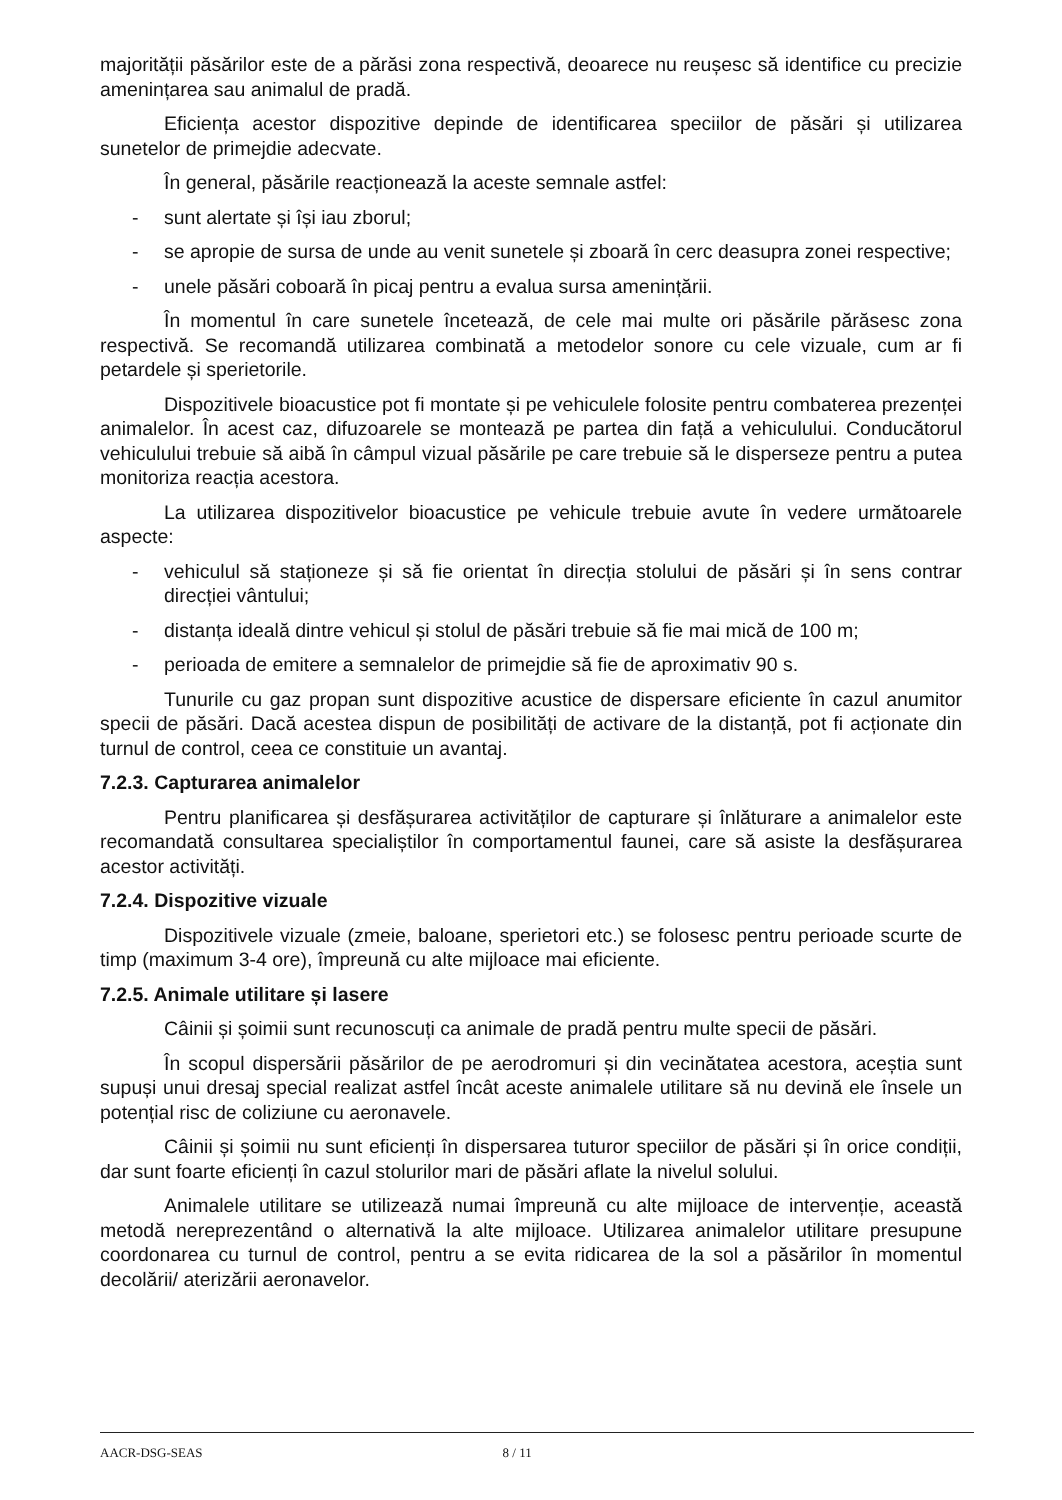majorității păsărilor este de a părăsi zona respectivă, deoarece nu reușesc să identifice cu precizie amenințarea sau animalul de pradă.
Eficiența acestor dispozitive depinde de identificarea speciilor de păsări și utilizarea sunetelor de primejdie adecvate.
În general, păsările reacționează la aceste semnale astfel:
- sunt alertate și își iau zborul;
- se apropie de sursa de unde au venit sunetele și zboară în cerc deasupra zonei respective;
- unele păsări coboară în picaj pentru a evalua sursa amenințării.
În momentul în care sunetele încetează, de cele mai multe ori păsările părăsesc zona respectivă. Se recomandă utilizarea combinată a metodelor sonore cu cele vizuale, cum ar fi petardele și sperietorile.
Dispozitivele bioacustice pot fi montate și pe vehiculele folosite pentru combaterea prezenței animalelor. În acest caz, difuzoarele se montează pe partea din față a vehiculului. Conducătorul vehiculului trebuie să aibă în câmpul vizual păsările pe care trebuie să le disperseze pentru a putea monitoriza reacția acestora.
La utilizarea dispozitivelor bioacustice pe vehicule trebuie avute în vedere următoarele aspecte:
- vehiculul să staționeze și să fie orientat în direcția stolului de păsări și în sens contrar direcției vântului;
- distanța ideală dintre vehicul și stolul de păsări trebuie să fie mai mică de 100 m;
- perioada de emitere a semnalelor de primejdie să fie de aproximativ 90 s.
Tunurile cu gaz propan sunt dispozitive acustice de dispersare eficiente în cazul anumitor specii de păsări. Dacă acestea dispun de posibilități de activare de la distanță, pot fi acționate din turnul de control, ceea ce constituie un avantaj.
7.2.3. Capturarea animalelor
Pentru planificarea și desfășurarea activităților de capturare și înlăturare a animalelor este recomandată consultarea specialiștilor în comportamentul faunei, care să asiste la desfășurarea acestor activități.
7.2.4. Dispozitive vizuale
Dispozitivele vizuale (zmeie, baloane, sperietori etc.) se folosesc pentru perioade scurte de timp (maximum 3-4 ore), împreună cu alte mijloace mai eficiente.
7.2.5. Animale utilitare și lasere
Câinii și șoimii sunt recunoscuți ca animale de pradă pentru multe specii de păsări.
În scopul dispersării păsărilor de pe aerodromuri și din vecinătatea acestora, aceștia sunt supuși unui dresaj special realizat astfel încât aceste animalele utilitare să nu devină ele însele un potențial risc de coliziune cu aeronavele.
Câinii și șoimii nu sunt eficienți în dispersarea tuturor speciilor de păsări și în orice condiții, dar sunt foarte eficienți în cazul stolurilor mari de păsări aflate la nivelul solului.
Animalele utilitare se utilizează numai împreună cu alte mijloace de intervenție, această metodă nereprezentând o alternativă la alte mijloace. Utilizarea animalelor utilitare presupune coordonarea cu turnul de control, pentru a se evita ridicarea de la sol a păsărilor în momentul decolării/ aterizării aeronavelor.
AACR-DSG-SEAS 8 / 11